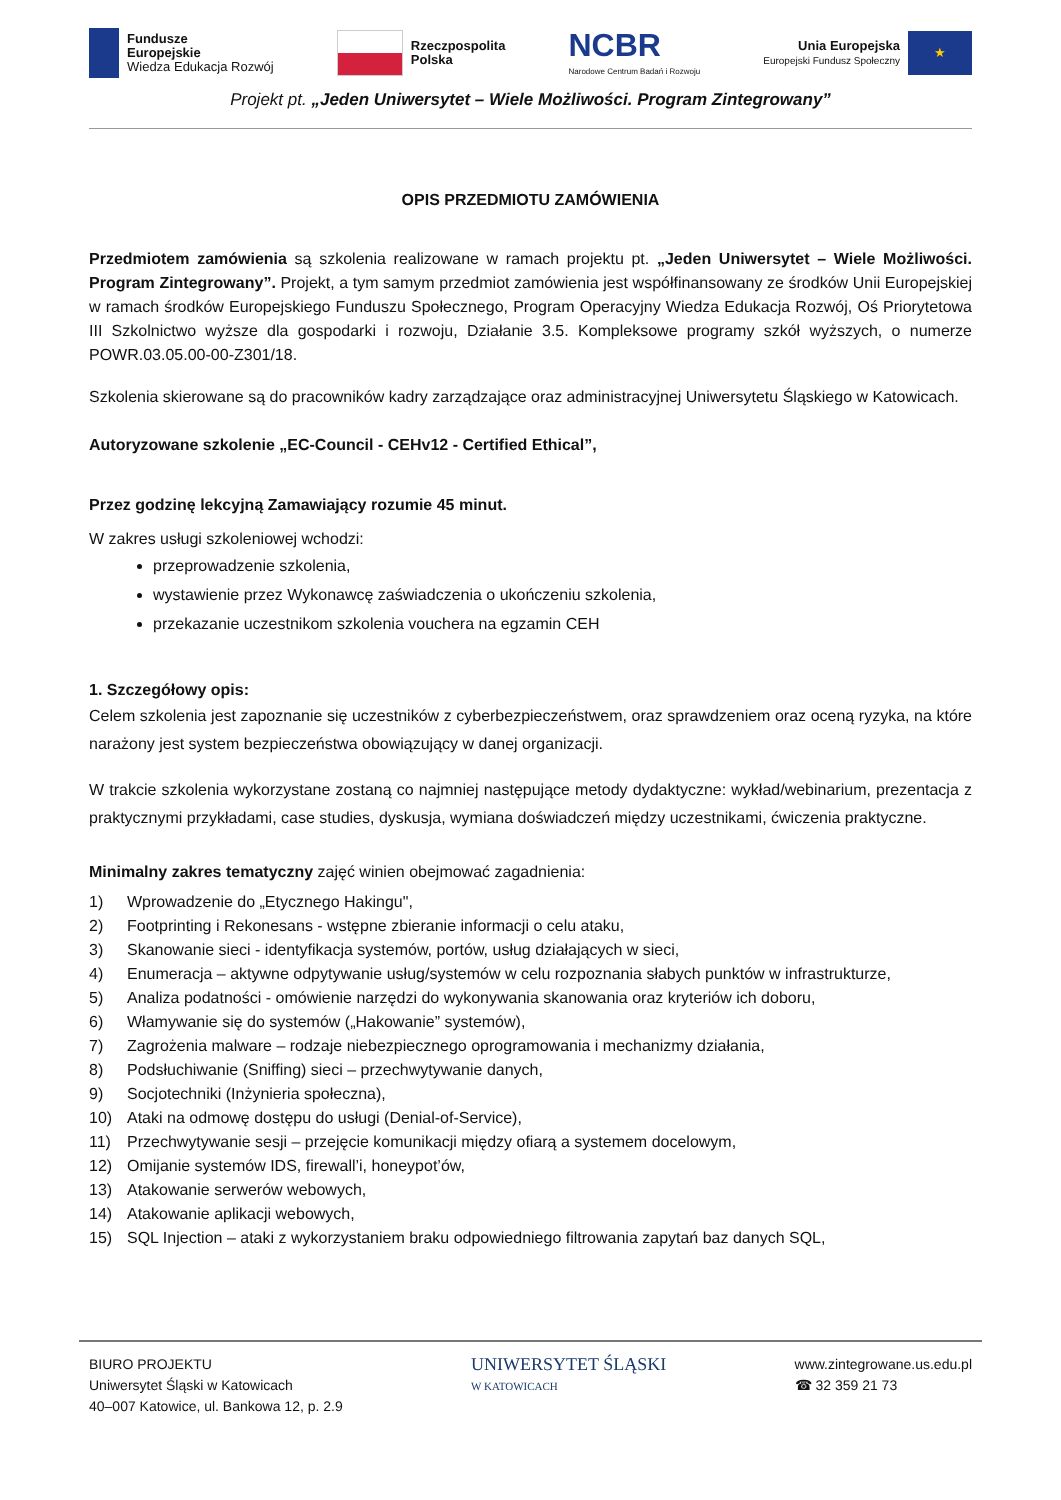Fundusze
Europejskie
Wiedza Edukacja Rozwój
Rzeczpospolita
Polska
NCBR
Narodowe Centrum Badań i Rozwoju
Unia Europejska
Europejski Fundusz Społeczny
★
Projekt pt. „Jeden Uniwersytet – Wiele Możliwości. Program Zintegrowany”
OPIS PRZEDMIOTU ZAMÓWIENIA
Przedmiotem zamówienia są szkolenia realizowane w ramach projektu pt. „Jeden Uniwersytet – Wiele Możliwości. Program Zintegrowany”. Projekt, a tym samym przedmiot zamówienia jest współfinansowany ze środków Unii Europejskiej w ramach środków Europejskiego Funduszu Społecznego, Program Operacyjny Wiedza Edukacja Rozwój, Oś Priorytetowa III Szkolnictwo wyższe dla gospodarki i rozwoju, Działanie 3.5. Kompleksowe programy szkół wyższych, o numerze POWR.03.05.00-00-Z301/18.
Szkolenia skierowane są do pracowników kadry zarządzające oraz administracyjnej Uniwersytetu Śląskiego w Katowicach.
Autoryzowane szkolenie „EC-Council - CEHv12 - Certified Ethical”,
Przez godzinę lekcyjną Zamawiający rozumie 45 minut.
W zakres usługi szkoleniowej wchodzi:
przeprowadzenie szkolenia,
wystawienie przez Wykonawcę zaświadczenia o ukończeniu szkolenia,
przekazanie uczestnikom szkolenia vouchera na egzamin CEH
1. Szczegółowy opis:
Celem szkolenia jest zapoznanie się uczestników z cyberbezpieczeństwem, oraz sprawdzeniem oraz oceną ryzyka, na które narażony jest system bezpieczeństwa obowiązujący w danej organizacji.
W trakcie szkolenia wykorzystane zostaną co najmniej następujące metody dydaktyczne: wykład/webinarium, prezentacja z praktycznymi przykładami, case studies, dyskusja, wymiana doświadczeń między uczestnikami, ćwiczenia praktyczne.
Minimalny zakres tematyczny zajęć winien obejmować zagadnienia:
1) Wprowadzenie do „Etycznego Hakingu",
2) Footprinting i Rekonesans - wstępne zbieranie informacji o celu ataku,
3) Skanowanie sieci - identyfikacja systemów, portów, usług działających w sieci,
4) Enumeracja – aktywne odpytywanie usług/systemów w celu rozpoznania słabych punktów w infrastrukturze,
5) Analiza podatności - omówienie narzędzi do wykonywania skanowania oraz kryteriów ich doboru,
6) Włamywanie się do systemów („Hakowanie” systemów),
7) Zagrożenia malware – rodzaje niebezpiecznego oprogramowania i mechanizmy działania,
8) Podsłuchiwanie (Sniffing) sieci – przechwytywanie danych,
9) Socjotechniki (Inżynieria społeczna),
10) Ataki na odmowę dostępu do usługi (Denial-of-Service),
11) Przechwytywanie sesji – przejęcie komunikacji między ofiarą a systemem docelowym,
12) Omijanie systemów IDS, firewall’i, honeypot’ów,
13) Atakowanie serwerów webowych,
14) Atakowanie aplikacji webowych,
15) SQL Injection – ataki z wykorzystaniem braku odpowiedniego filtrowania zapytań baz danych SQL,
BIURO PROJEKTU
Uniwersytet Śląski w Katowicach
40–007 Katowice, ul. Bankowa 12, p. 2.9
UNIWERSYTET ŚLĄSKI
W KATOWICACH
www.zintegrowane.us.edu.pl
☎ 32 359 21 73